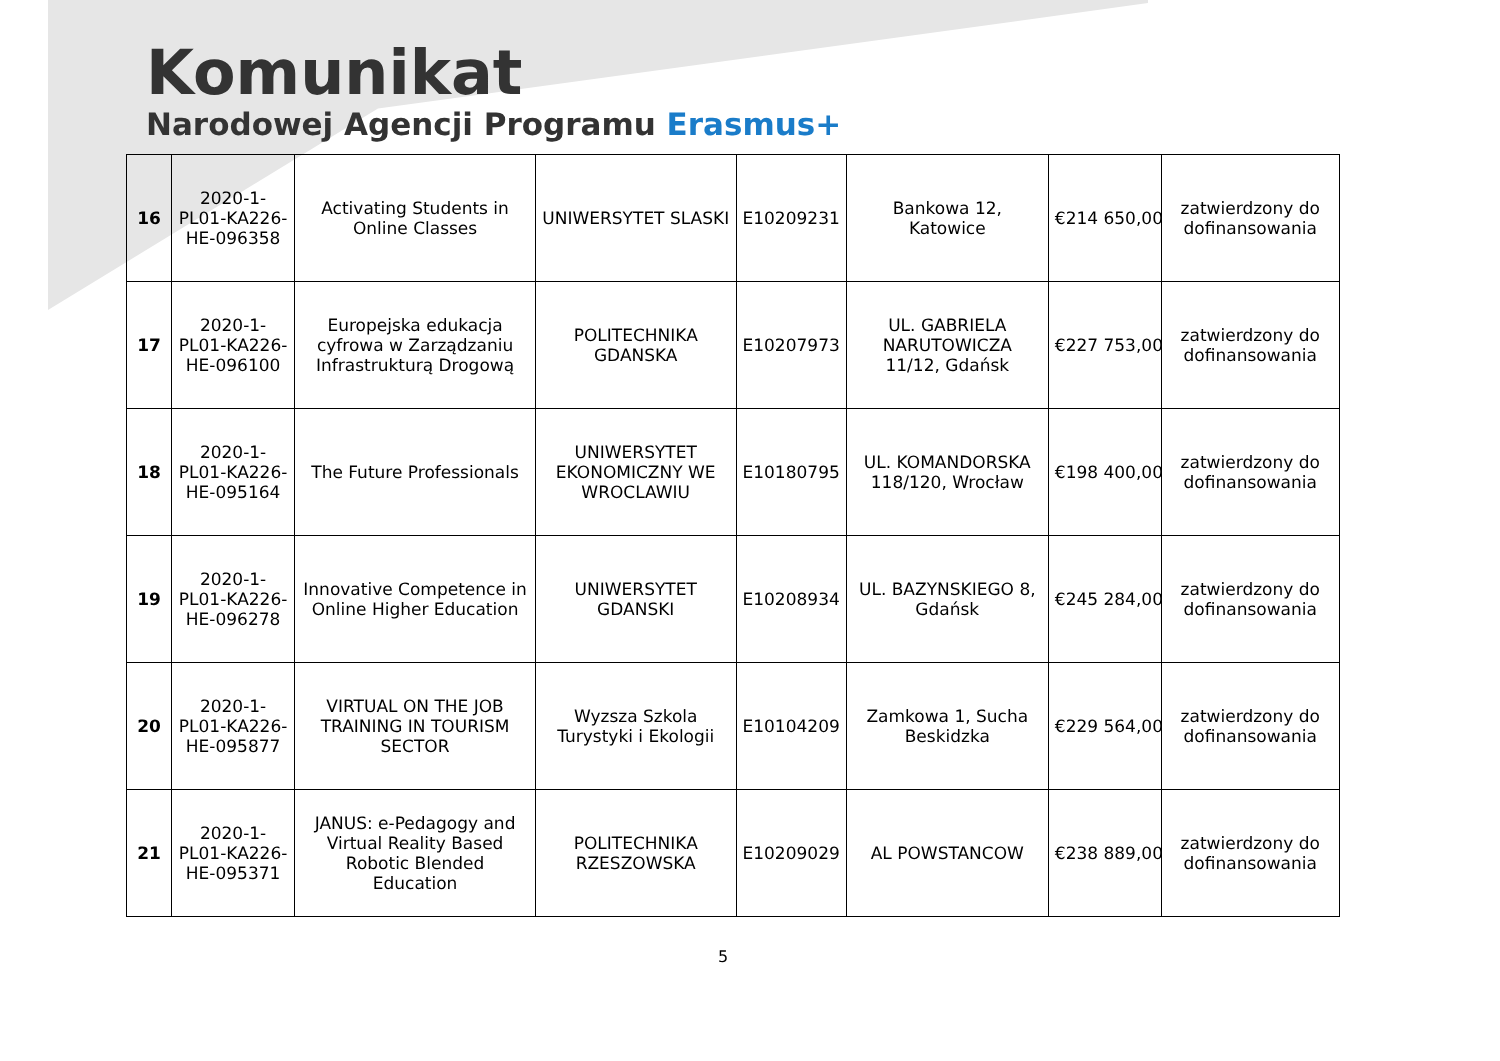Komunikat
Narodowej Agencji Programu Erasmus+
| 16 | 2020-1-PL01-KA226-HE-096358 | Activating Students in Online Classes | UNIWERSYTET SLASKI | E10209231 | Bankowa 12, Katowice | € 214 650,00 | zatwierdzony do dofinansowania |
| 17 | 2020-1-PL01-KA226-HE-096100 | Europejska edukacja cyfrowa w Zarządzaniu Infrastrukturą Drogową | POLITECHNIKA GDANSKA | E10207973 | UL. GABRIELA NARUTOWICZA 11/12, Gdańsk | € 227 753,00 | zatwierdzony do dofinansowania |
| 18 | 2020-1-PL01-KA226-HE-095164 | The Future Professionals | UNIWERSYTET EKONOMICZNY WE WROCLAWIU | E10180795 | UL. KOMANDORSKA 118/120, Wrocław | € 198 400,00 | zatwierdzony do dofinansowania |
| 19 | 2020-1-PL01-KA226-HE-096278 | Innovative Competence in Online Higher Education | UNIWERSYTET GDANSKI | E10208934 | UL. BAZYNSKIEGO 8, Gdańsk | € 245 284,00 | zatwierdzony do dofinansowania |
| 20 | 2020-1-PL01-KA226-HE-095877 | VIRTUAL ON THE JOB TRAINING IN TOURISM SECTOR | Wyzsza Szkola Turystyki i Ekologii | E10104209 | Zamkowa 1, Sucha Beskidzka | € 229 564,00 | zatwierdzony do dofinansowania |
| 21 | 2020-1-PL01-KA226-HE-095371 | JANUS: e-Pedagogy and Virtual Reality Based Robotic Blended Education | POLITECHNIKA RZESZOWSKA | E10209029 | AL POWSTANCOW | € 238 889,00 | zatwierdzony do dofinansowania |
5